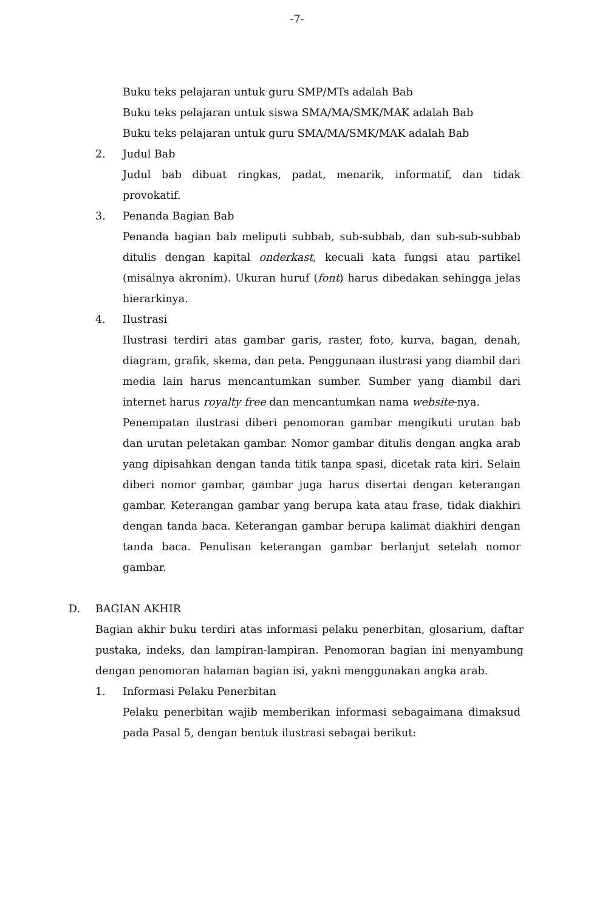-7-
Buku teks pelajaran untuk guru SMP/MTs adalah Bab
Buku teks pelajaran untuk siswa SMA/MA/SMK/MAK adalah Bab
Buku teks pelajaran untuk guru SMA/MA/SMK/MAK adalah Bab
2. Judul Bab
Judul bab dibuat ringkas, padat, menarik, informatif, dan tidak provokatif.
3. Penanda Bagian Bab
Penanda bagian bab meliputi subbab, sub-subbab, dan sub-sub-subbab ditulis dengan kapital onderkast, kecuali kata fungsi atau partikel (misalnya akronim). Ukuran huruf (font) harus dibedakan sehingga jelas hierarkinya.
4. Ilustrasi
Ilustrasi terdiri atas gambar garis, raster, foto, kurva, bagan, denah, diagram, grafik, skema, dan peta. Penggunaan ilustrasi yang diambil dari media lain harus mencantumkan sumber. Sumber yang diambil dari internet harus royalty free dan mencantumkan nama website-nya.
Penempatan ilustrasi diberi penomoran gambar mengikuti urutan bab dan urutan peletakan gambar. Nomor gambar ditulis dengan angka arab yang dipisahkan dengan tanda titik tanpa spasi, dicetak rata kiri. Selain diberi nomor gambar, gambar juga harus disertai dengan keterangan gambar. Keterangan gambar yang berupa kata atau frase, tidak diakhiri dengan tanda baca. Keterangan gambar berupa kalimat diakhiri dengan tanda baca. Penulisan keterangan gambar berlanjut setelah nomor gambar.
D. BAGIAN AKHIR
Bagian akhir buku terdiri atas informasi pelaku penerbitan, glosarium, daftar pustaka, indeks, dan lampiran-lampiran. Penomoran bagian ini menyambung dengan penomoran halaman bagian isi, yakni menggunakan angka arab.
1. Informasi Pelaku Penerbitan
Pelaku penerbitan wajib memberikan informasi sebagaimana dimaksud pada Pasal 5, dengan bentuk ilustrasi sebagai berikut: